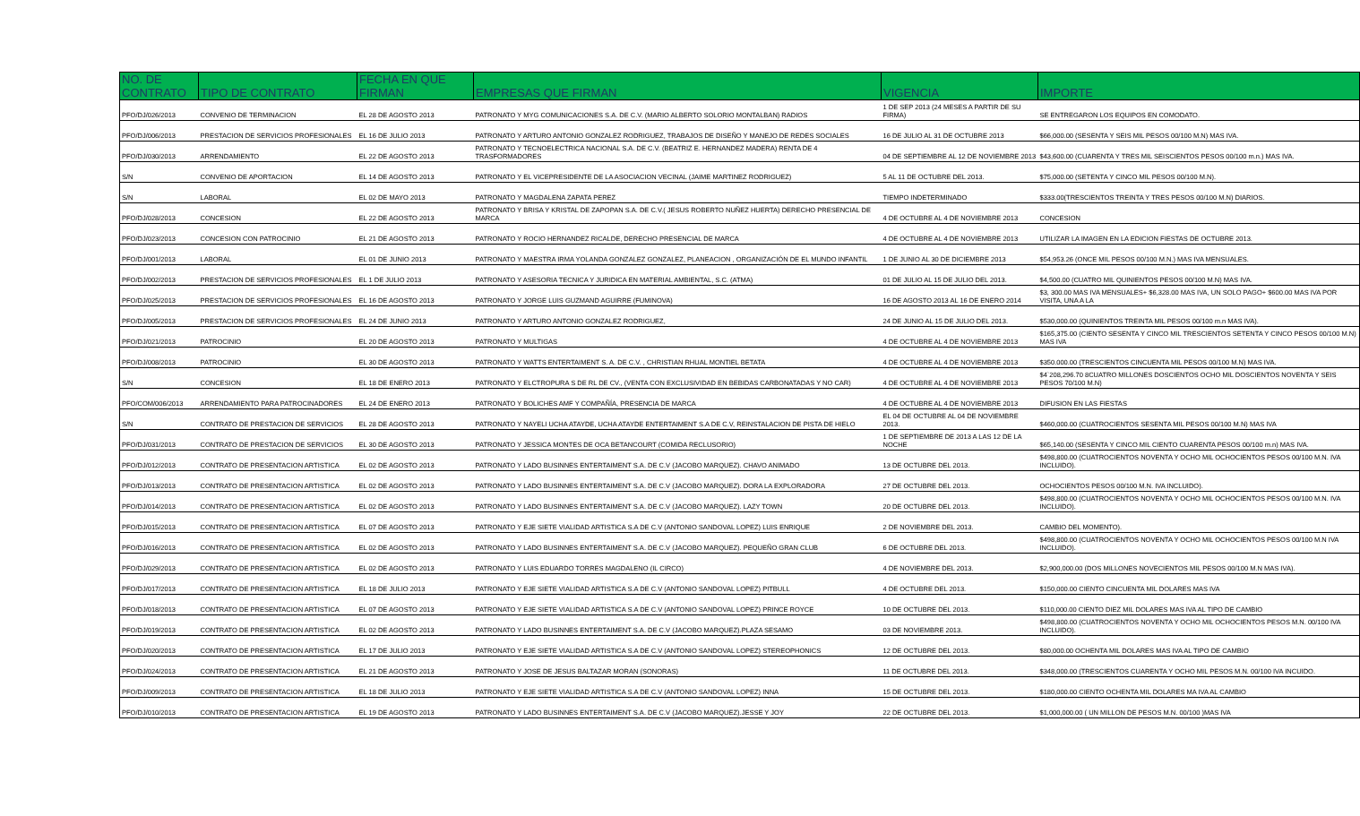| NO. DE CONTRATO | TIPO DE CONTRATO | FECHA EN QUE FIRMAN | EMPRESAS QUE FIRMAN | VIGENCIA | IMPORTE |
| --- | --- | --- | --- | --- | --- |
| PFO/DJ/026/2013 | CONVENIO DE TERMINACION | EL 28 DE AGOSTO 2013 | PATRONATO Y MYG COMUNICACIONES S.A. DE C.V. (MARIO ALBERTO SOLORIO MONTALBAN) RADIOS | 1 DE SEP 2013 (24 MESES A PARTIR DE SU FIRMA) | SE ENTREGARON LOS EQUIPOS EN COMODATO. |
| PFO/DJ/006/2013 | PRESTACION DE SERVICIOS PROFESIONALES | EL 16 DE JULIO 2013 | PATRONATO Y ARTURO ANTONIO GONZALEZ RODRIGUEZ, TRABAJOS DE DISEÑO Y MANEJO DE REDES SOCIALES | 16 DE JULIO AL 31 DE OCTUBRE 2013 | $66,000.00 (SESENTA Y SEIS MIL PESOS 00/100 M.N) MAS IVA. |
| PFO/DJ/030/2013 | ARRENDAMIENTO | EL 22 DE AGOSTO 2013 | PATRONATO Y TECNOELECTRICA NACIONAL S.A. DE C.V. (BEATRIZ E. HERNANDEZ MADERA) RENTA DE 4 TRASFORMADORES | 04 DE SEPTIEMBRE AL 12 DE NOVIEMBRE 2013 | $43,600.00 (CUARENTA Y TRES MIL SEISCIENTOS PESOS 00/100 m.n.) MAS IVA. |
| S/N | CONVENIO DE APORTACION | EL 14 DE AGOSTO 2013 | PATRONATO Y EL VICEPRESIDENTE DE LA ASOCIACION VECINAL (JAIME MARTINEZ RODRIGUEZ) | 5 AL 11 DE OCTUBRE DEL 2013. | $75,000.00 (SETENTA Y CINCO MIL PESOS 00/100 M.N). |
| S/N | LABORAL | EL 02 DE MAYO 2013 | PATRONATO Y MAGDALENA ZAPATA PEREZ | TIEMPO INDETERMINADO | $333.00(TRESCIENTOS TREINTA Y TRES PESOS 00/100 M.N) DIARIOS. |
| PFO/DJ/028/2013 | CONCESION | EL 22 DE AGOSTO 2013 | PATRONATO Y BRISA Y KRISTAL DE ZAPOPAN S.A. DE C.V.( JESUS ROBERTO NUÑEZ HUERTA) DERECHO PRESENCIAL DE MARCA | 4 DE OCTUBRE AL 4 DE NOVIEMBRE 2013 | CONCESION |
| PFO/DJ/023/2013 | CONCESION CON PATROCINIO | EL 21 DE AGOSTO 2013 | PATRONATO Y ROCIO HERNANDEZ RICALDE, DERECHO PRESENCIAL DE MARCA | 4 DE OCTUBRE AL 4 DE NOVIEMBRE 2013 | UTILIZAR LA IMAGEN EN LA EDICION FIESTAS DE OCTUBRE 2013. |
| PFO/DJ/001/2013 | LABORAL | EL 01 DE JUNIO 2013 | PATRONATO Y MAESTRA IRMA YOLANDA GONZALEZ GONZALEZ, PLANEACION , ORGANIZACIÓN DE EL MUNDO INFANTIL | 1 DE JUNIO AL 30 DE DICIEMBRE 2013 | $54,953.26 (ONCE MIL PESOS 00/100 M.N.) MAS IVA MENSUALES. |
| PFO/DJ/002/2013 | PRESTACION DE SERVICIOS PROFESIONALES | EL 1 DE JULIO 2013 | PATRONATO Y ASESORIA TECNICA Y JURIDICA EN MATERIAL AMBIENTAL, S.C. (ATMA) | 01 DE JULIO AL 15 DE JULIO DEL 2013. | $4,500.00 (CUATRO MIL QUINIENTOS PESOS 00/100 M.N) MAS IVA. |
| PFO/DJ/025/2013 | PRESTACION DE SERVICIOS PROFESIONALES | EL 16 DE AGOSTO 2013 | PATRONATO Y JORGE LUIS GUZMAND AGUIRRE (FUMINOVA) | 16 DE AGOSTO 2013 AL 16 DE ENERO 2014 | $3, 300.00 MAS IVA MENSUALES+ $6,328.00 MAS IVA, UN SOLO PAGO+ $600.00 MAS IVA POR VISITA, UNA A LA |
| PFO/DJ/005/2013 | PRESTACION DE SERVICIOS PROFESIONALES | EL 24 DE JUNIO 2013 | PATRONATO Y ARTURO ANTONIO GONZALEZ RODRIGUEZ, | 24 DE JUNIO AL 15 DE JULIO DEL 2013. | $530,000.00 (QUINIENTOS TREINTA MIL PESOS 00/100 m.n MAS IVA). |
| PFO/DJ/021/2013 | PATROCINIO | EL 20 DE AGOSTO 2013 | PATRONATO Y MULTIGAS | 4 DE OCTUBRE AL 4 DE NOVIEMBRE 2013 | $165,375.00 (CIENTO SESENTA Y CINCO MIL TRESCIENTOS SETENTA Y CINCO PESOS 00/100 M.N) MAS IVA |
| PFO/DJ/008/2013 | PATROCINIO | EL 30 DE AGOSTO 2013 | PATRONATO Y WATTS ENTERTAIMENT S. A. DE C.V. , CHRISTIAN RHUAL MONTIEL BETATA | 4 DE OCTUBRE AL 4 DE NOVIEMBRE 2013 | $350.000.00 (TRESCIENTOS CINCUENTA MIL PESOS 00/100 M.N) MAS IVA. |
| S/N | CONCESION | EL 18 DE ENERO 2013 | PATRONATO Y ELCTROPURA S DE RL DE CV., (VENTA CON EXCLUSIVIDAD EN BEBIDAS CARBONATADAS Y NO CAR) | 4 DE OCTUBRE AL 4 DE NOVIEMBRE 2013 | $4`208,296.70 8CUATRO MILLONES DOSCIENTOS OCHO MIL DOSCIENTOS NOVENTA Y SEIS PESOS 70/100 M.N) |
| PFO/COM/006/2013 | ARRENDAMIENTO PARA PATROCINADORES | EL 24 DE ENERO 2013 | PATRONATO Y BOLICHES AMF Y COMPAÑÍA, PRESENCIA DE MARCA | 4 DE OCTUBRE AL 4 DE NOVIEMBRE 2013 | DIFUSION EN LAS FIESTAS |
| S/N | CONTRATO DE PRESTACION DE SERVICIOS | EL 28 DE AGOSTO 2013 | PATRONATO Y NAYELI UCHA ATAYDE, UCHA ATAYDE ENTERTAIMENT S.A DE C.V, REINSTALACION DE PISTA DE HIELO | EL 04 DE OCTUBRE AL 04 DE NOVIEMBRE 2013. | $460,000.00 (CUATROCIENTOS SESENTA MIL PESOS 00/100 M.N) MAS IVA |
| PFO/DJ/031/2013 | CONTRATO DE PRESTACION DE SERVICIOS | EL 30 DE AGOSTO 2013 | PATRONATO Y JESSICA MONTES DE OCA BETANCOURT (COMIDA RECLUSORIO) | 1 DE SEPTIEMBRE DE 2013 A LAS 12 DE LA NOCHE | $65,140.00 (SESENTA Y CINCO MIL CIENTO CUARENTA PESOS 00/100 m.n) MAS IVA. |
| PFO/DJ/012/2013 | CONTRATO DE PRESENTACION ARTISTICA | EL 02 DE AGOSTO 2013 | PATRONATO Y LADO BUSINNES ENTERTAIMENT S.A. DE C.V (JACOBO MARQUEZ). CHAVO ANIMADO | 13 DE OCTUBRE DEL 2013. | $498,800.00 (CUATROCIENTOS NOVENTA Y OCHO MIL OCHOCIENTOS PESOS 00/100 M.N. IVA INCLUIDO). |
| PFO/DJ/013/2013 | CONTRATO DE PRESENTACION ARTISTICA | EL 02 DE AGOSTO 2013 | PATRONATO Y LADO BUSINNES ENTERTAIMENT S.A. DE C.V (JACOBO MARQUEZ). DORA LA EXPLORADORA | 27 DE OCTUBRE DEL 2013. | OCHOCIENTOS PESOS 00/100 M.N. IVA INCLUIDO). |
| PFO/DJ/014/2013 | CONTRATO DE PRESENTACION ARTISTICA | EL 02 DE AGOSTO 2013 | PATRONATO Y LADO BUSINNES ENTERTAIMENT S.A. DE C.V (JACOBO MARQUEZ). LAZY TOWN | 20 DE OCTUBRE DEL 2013. | $498,800.00 (CUATROCIENTOS NOVENTA Y OCHO MIL OCHOCIENTOS PESOS 00/100 M.N. IVA INCLUIDO). |
| PFO/DJ/015/2013 | CONTRATO DE PRESENTACION ARTISTICA | EL 07 DE AGOSTO 2013 | PATRONATO Y EJE SIETE VIALIDAD ARTISTICA S.A DE C.V (ANTONIO SANDOVAL LOPEZ) LUIS ENRIQUE | 2 DE NOVIEMBRE DEL 2013. | CAMBIO DEL MOMENTO). |
| PFO/DJ/016/2013 | CONTRATO DE PRESENTACION ARTISTICA | EL 02 DE AGOSTO 2013 | PATRONATO Y LADO BUSINNES ENTERTAIMENT S.A. DE C.V (JACOBO MARQUEZ). PEQUEÑO GRAN CLUB | 6 DE OCTUBRE DEL 2013. | $498,800.00 (CUATROCIENTOS NOVENTA Y OCHO MIL OCHOCIENTOS PESOS 00/100 M.N IVA INCLUIDO). |
| PFO/DJ/029/2013 | CONTRATO DE PRESENTACION ARTISTICA | EL 02 DE AGOSTO 2013 | PATRONATO Y LUIS EDUARDO TORRES MAGDALENO (IL CIRCO) | 4 DE NOVIEMBRE DEL 2013. | $2,900,000.00 (DOS MILLONES NOVECIENTOS MIL PESOS 00/100 M.N MAS IVA). |
| PFO/DJ/017/2013 | CONTRATO DE PRESENTACION ARTISTICA | EL 18 DE JULIO 2013 | PATRONATO Y EJE SIETE VIALIDAD ARTISTICA S.A DE C.V (ANTONIO SANDOVAL LOPEZ) PITBULL | 4 DE OCTUBRE DEL 2013. | $150,000.00 CIENTO CINCUENTA MIL DOLARES MAS IVA |
| PFO/DJ/018/2013 | CONTRATO DE PRESENTACION ARTISTICA | EL 07 DE AGOSTO 2013 | PATRONATO Y EJE SIETE VIALIDAD ARTISTICA S.A DE C.V (ANTONIO SANDOVAL LOPEZ) PRINCE ROYCE | 10 DE OCTUBRE DEL 2013. | $110,000.00 CIENTO DIEZ MIL DOLARES MAS IVA AL TIPO DE CAMBIO |
| PFO/DJ/019/2013 | CONTRATO DE PRESENTACION ARTISTICA | EL 02 DE AGOSTO 2013 | PATRONATO Y LADO BUSINNES ENTERTAIMENT S.A. DE C.V (JACOBO MARQUEZ).PLAZA SESAMO | 03 DE NOVIEMBRE 2013. | $498,800.00 (CUATROCIENTOS NOVENTA Y OCHO MIL OCHOCIENTOS PESOS M.N. 00/100 IVA INCLUIDO). |
| PFO/DJ/020/2013 | CONTRATO DE PRESENTACION ARTISTICA | EL 17 DE JULIO 2013 | PATRONATO Y EJE SIETE VIALIDAD ARTISTICA S.A DE C.V (ANTONIO SANDOVAL LOPEZ) STEREOPHONICS | 12 DE OCTUBRE DEL 2013. | $80,000.00 OCHENTA MIL DOLARES MAS IVA AL TIPO DE CAMBIO |
| PFO/DJ/024/2013 | CONTRATO DE PRESENTACION ARTISTICA | EL 21 DE AGOSTO 2013 | PATRONATO Y JOSE DE JESUS BALTAZAR MORAN (SONORAS) | 11 DE OCTUBRE DEL 2013. | $348,000.00 (TRESCIENTOS CUARENTA Y OCHO MIL PESOS M.N. 00/100 IVA INCUIDO. |
| PFO/DJ/009/2013 | CONTRATO DE PRESENTACION ARTISTICA | EL 18 DE JULIO 2013 | PATRONATO Y EJE SIETE VIALIDAD ARTISTICA S.A DE C.V (ANTONIO SANDOVAL LOPEZ) INNA | 15 DE OCTUBRE DEL 2013. | $180,000.00 CIENTO OCHENTA MIL DOLARES MA IVA AL CAMBIO |
| PFO/DJ/010/2013 | CONTRATO DE PRESENTACION ARTISTICA | EL 19 DE AGOSTO 2013 | PATRONATO Y LADO BUSINNES ENTERTAIMENT S.A. DE C.V (JACOBO MARQUEZ).JESSE Y JOY | 22 DE OCTUBRE DEL 2013. | $1,000,000.00 ( UN MILLON DE PESOS M.N. 00/100 )MAS IVA |